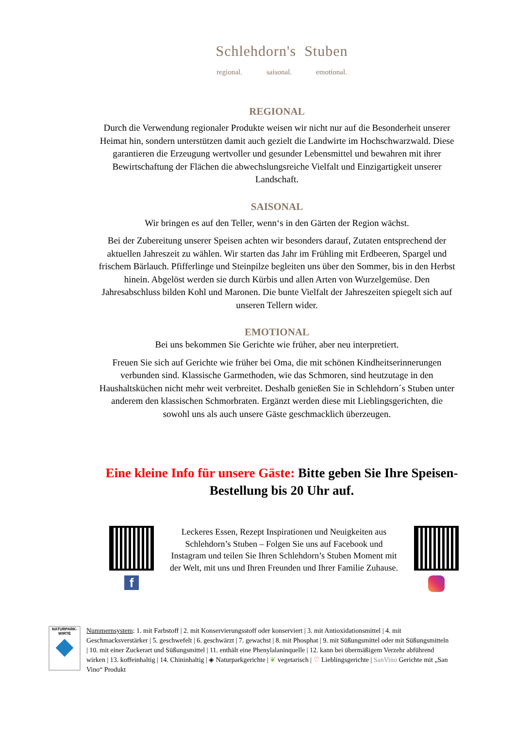Schlehdorn's Stuben
regional. saisonal. emotional.
REGIONAL
Durch die Verwendung regionaler Produkte weisen wir nicht nur auf die Besonderheit unserer Heimat hin, sondern unterstützen damit auch gezielt die Landwirte im Hochschwarzwald. Diese garantieren die Erzeugung wertvoller und gesunder Lebensmittel und bewahren mit ihrer Bewirtschaftung der Flächen die abwechslungsreiche Vielfalt und Einzigartigkeit unserer Landschaft.
SAISONAL
Wir bringen es auf den Teller, wenn‘s in den Gärten der Region wächst.
Bei der Zubereitung unserer Speisen achten wir besonders darauf, Zutaten entsprechend der aktuellen Jahreszeit zu wählen. Wir starten das Jahr im Frühling mit Erdbeeren, Spargel und frischem Bärlauch. Pfifferlinge und Steinpilze begleiten uns über den Sommer, bis in den Herbst hinein. Abgelöst werden sie durch Kürbis und allen Arten von Wurzelgemüse. Den Jahresabschluss bilden Kohl und Maronen. Die bunte Vielfalt der Jahreszeiten spiegelt sich auf unseren Tellern wider.
EMOTIONAL
Bei uns bekommen Sie Gerichte wie früher, aber neu interpretiert.
Freuen Sie sich auf Gerichte wie früher bei Oma, die mit schönen Kindheitserinnerungen verbunden sind. Klassische Garmethoden, wie das Schmoren, sind heutzutage in den Haushaltsküchen nicht mehr weit verbreitet. Deshalb genießen Sie in Schlehdorn´s Stuben unter anderem den klassischen Schmorbraten. Ergänzt werden diese mit Lieblingsgerichten, die sowohl uns als auch unsere Gäste geschmacklich überzeugen.
Eine kleine Info für unsere Gäste: Bitte geben Sie Ihre Speisen-Bestellung bis 20 Uhr auf.
f
Leckeres Essen, Rezept Inspirationen und Neuigkeiten aus Schlehdorn’s Stuben – Folgen Sie uns auf Facebook und Instagram und teilen Sie Ihren Schlehdorn’s Stuben Moment mit der Welt, mit uns und Ihren Freunden und Ihrer Familie Zuhause.
NATURPARK-
WIRTE
Nummernsystem: 1. mit Farbstoff | 2. mit Konservierungsstoff oder konserviert | 3. mit Antioxidationsmittel | 4. mit Geschmacksverstärker | 5. geschwefelt | 6. geschwärzt | 7. gewachst | 8. mit Phosphat | 9. mit Süßungsmittel oder mit Süßungsmitteln | 10. mit einer Zuckerart und Süßungsmittel | 11. enthält eine Phenylalaninquelle | 12. kann bei übermäßigem Verzehr abführend wirken | 13. koffeinhaltig | 14. Chininhaltig | ◈ Naturparkgerichte | ❦ vegetarisch | ♡ Lieblingsgerichte | SanVino Gerichte mit „San Vino“ Produkt